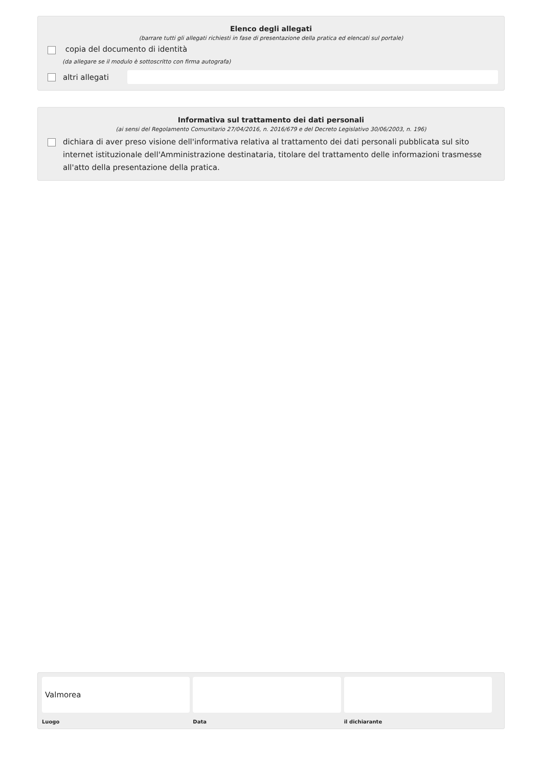Elenco degli allegati
(barrare tutti gli allegati richiesti in fase di presentazione della pratica ed elencati sul portale)
copia del documento di identità
(da allegare se il modulo è sottoscritto con firma autografa)
altri allegati
Informativa sul trattamento dei dati personali
(ai sensi del Regolamento Comunitario 27/04/2016, n. 2016/679 e del Decreto Legislativo 30/06/2003, n. 196)
dichiara di aver preso visione dell'informativa relativa al trattamento dei dati personali pubblicata sul sito internet istituzionale dell'Amministrazione destinataria, titolare del trattamento delle informazioni trasmesse all'atto della presentazione della pratica.
Valmorea
Luogo
Data il dichiarante